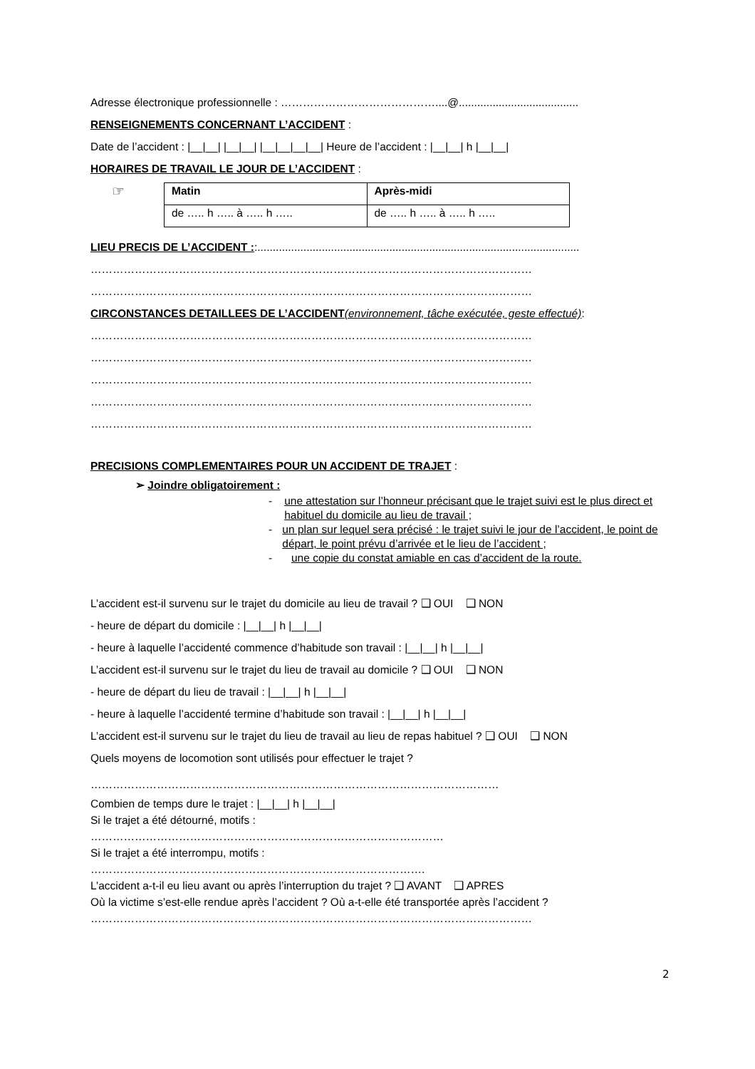Adresse électronique professionnelle : ……………………………………....@.......................................
RENSEIGNEMENTS CONCERNANT L’ACCIDENT :
Date de l’accident : |__|__| |__|__| |__|__|__|__| Heure de l’accident : |__|__| h |__|__|
HORAIRES DE TRAVAIL LE JOUR DE L’ACCIDENT :
☞
| Matin | Après-midi |
| de ….. h ….. à ….. h ….. | de ….. h ….. à ….. h ….. |
LIEU PRECIS DE L’ACCIDENT ::.........................................................................................................
…………………………………………………………………………………………………………
…………………………………………………………………………………………………………
CIRCONSTANCES DETAILLEES DE L’ACCIDENT(environnement, tâche exécutée, geste effectué):
…………………………………………………………………………………………………………
…………………………………………………………………………………………………………
…………………………………………………………………………………………………………
…………………………………………………………………………………………………………
…………………………………………………………………………………………………………
PRECISIONS COMPLEMENTAIRES POUR UN ACCIDENT DE TRAJET :
➢ Joindre obligatoirement :
- une attestation sur l’honneur précisant que le trajet suivi est le plus direct et habituel du domicile au lieu de travail ;
- un plan sur lequel sera précisé : le trajet suivi le jour de l’accident, le point de départ, le point prévu d’arrivée et le lieu de l’accident ;
- une copie du constat amiable en cas d’accident de la route.
L’accident est-il survenu sur le trajet du domicile au lieu de travail ? ❑ OUI ❑ NON
- heure de départ du domicile : |__|__| h |__|__|
- heure à laquelle l’accidenté commence d’habitude son travail : |__|__| h |__|__|
L’accident est-il survenu sur le trajet du lieu de travail au domicile ? ❑ OUI ❑ NON
- heure de départ du lieu de travail : |__|__| h |__|__|
- heure à laquelle l’accidenté termine d’habitude son travail : |__|__| h |__|__|
L’accident est-il survenu sur le trajet du lieu de travail au lieu de repas habituel ? ❑ OUI ❑ NON
Quels moyens de locomotion sont utilisés pour effectuer le trajet ?
…………………………………………………………………………………………………
Combien de temps dure le trajet : |__|__| h |__|__|
Si le trajet a été détourné, motifs :
……………………………………………………………………………………
Si le trajet a été interrompu, motifs :
……………………………………………………………………………….
L’accident a-t-il eu lieu avant ou après l’interruption du trajet ? ❑ AVANT ❑ APRES
Où la victime s’est-elle rendue après l’accident ? Où a-t-elle été transportée après l’accident ?
…………………………………………………………………………………………………………
2